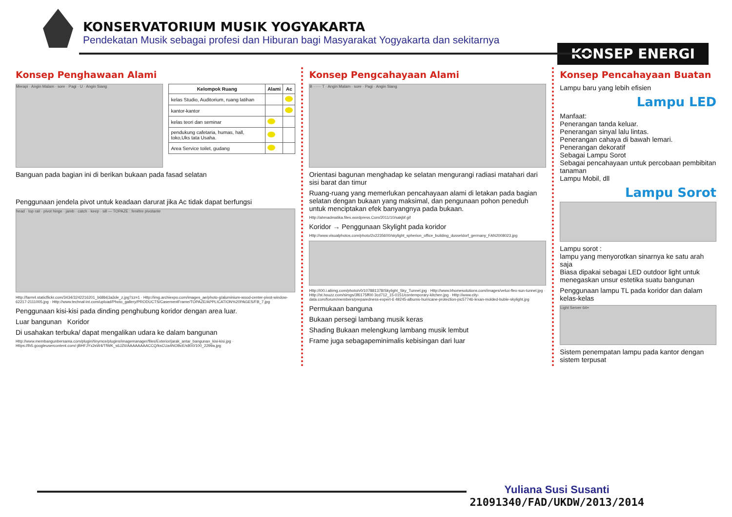KONSERVATORIUM MUSIK YOGYAKARTA
Pendekatan Musik sebagai profesi dan Hiburan bagi Masyarakat Yogyakarta dan sekitarnya
KONSEP ENERGI
Konsep Penghawaan Alami
| Kelompok Ruang | Alami | Ac |
| --- | --- | --- |
| kelas Studio, Auditorium, ruang latihan | | |
| kantor-kantor | | |
| kelas teori dan seminar | | |
| pendukung cafetaria, humas, hall, toko,Uks tata Usaha. | | |
| Area Service toilet, gudang | | |
Merapi · Angin Malam · sore · Pagi · U · Angin Siang
Banguan pada bagian ini di berikan bukaan pada fasad selatan
Penggunaan jendela pivot untuk keadaan darurat jika Ac tidak dapat berfungsi
head · top rail · pivot hinge · jamb · catch · keep · sill — TOPAZE : fenêtre pivotante
Http://farm4.staticflickr.com/3434/3242216201_b68b63a3de_z.jpg?zz=1 · Http://img.archiexpo.com/images_ae/photo-g/aluminium-wood-center-pivot-window-62217-2111005.jpg · Http://www.technal-int.com/upload/Photo_gallery/PRODUCTS/CasementFrame/TOPAZE/APPLICATION%20PAGES/FB_7.jpg
Penggunaan kisi-kisi pada dinding penghubung koridor dengan area luar.
Luar bangunan Koridor
Di usahakan terbuka/ dapat mengalikan udara ke dalam bangunan
Http://www.membangunbersama.com/plugin/tinymce/plugins/imagemanager/files/Exterior/jarak_antar_bangunan_kisi-kisi.jpg · Https://lh5.googleusercontent.com/-jBHFJYx2sW4/TfWK_s6JZtI/AAAAAAAACCQ/ksCUa4NOBcE/s800/100_2299a.jpg
Konsep Pengcahayaan Alami
B ······ T · Angin Malam · sore · Pagi · Angin Siang
Orientasi bagunan menghadap ke selatan mengurangi radiasi matahari dari sisi barat dan timur
Ruang-ruang yang memerlukan pencahayaan alami di letakan pada bagian selatan dengan bukaan yang maksimal, dan pengunaan pohon peneduh untuk menciptakan efek banyangnya pada bukaan.
Http://ahmadmatika.files.wordpress.Com/2011/10/sakjbf.gif
Koridor → Penggunaan Skylight pada koridor
Http://www.visualphotos.com/photo/2x2235600/skylight_spherion_office_building_dusseldorf_germany_FAN2008023.jpg
Http://i00.i.aliimg.com/photo/v0/107881378/Skylight_Sky_Tunnel.jpg · Http://www.lrhomesolutions.com/images/velux-flex-sun-tunnel.jpg · Http://st.houzz.com/simgs/3f6175ff00 3cd712_15-0151/contemporary-kitchen.jpg · Http://www.city-data.com/forum/members/preparedness-expert-6 49245-albums-hurricane-protection-pic57746-lexan-molded-buble-skylight.jpg
Permukaan banguna
Bukaan persegi lambang musik keras
Shading Bukaan melengkung lambang musik lembut
Frame juga sebagapeminimalis kebisingan dari luar
Konsep Pencahayaan Buatan
Lampu baru yang lebih efisien
Lampu LED
Manfaat:
Penerangan tanda keluar.
Penerangan sinyal lalu lintas.
Penerangan cahaya di bawah lemari.
Penerangan dekoratif
Sebagai Lampu Sorot
Sebagai pencahayaan untuk percobaan pembibitan tanaman
Lampu Mobil, dll
Lampu Sorot
Lampu sorot :
lampu yang menyorotkan sinarnya ke satu arah saja
Biasa dipakai sebagai LED outdoor light untuk menegaskan unsur estetika suatu bangunan
Penggunaan lampu TL pada koridor dan dalam kelas-kelas
Light Server 64+
Sistem penempatan lampu pada kantor dengan sistem terpusat
Yuliana Susi Susanti
21091340/FAD/UKDW/2013/2014